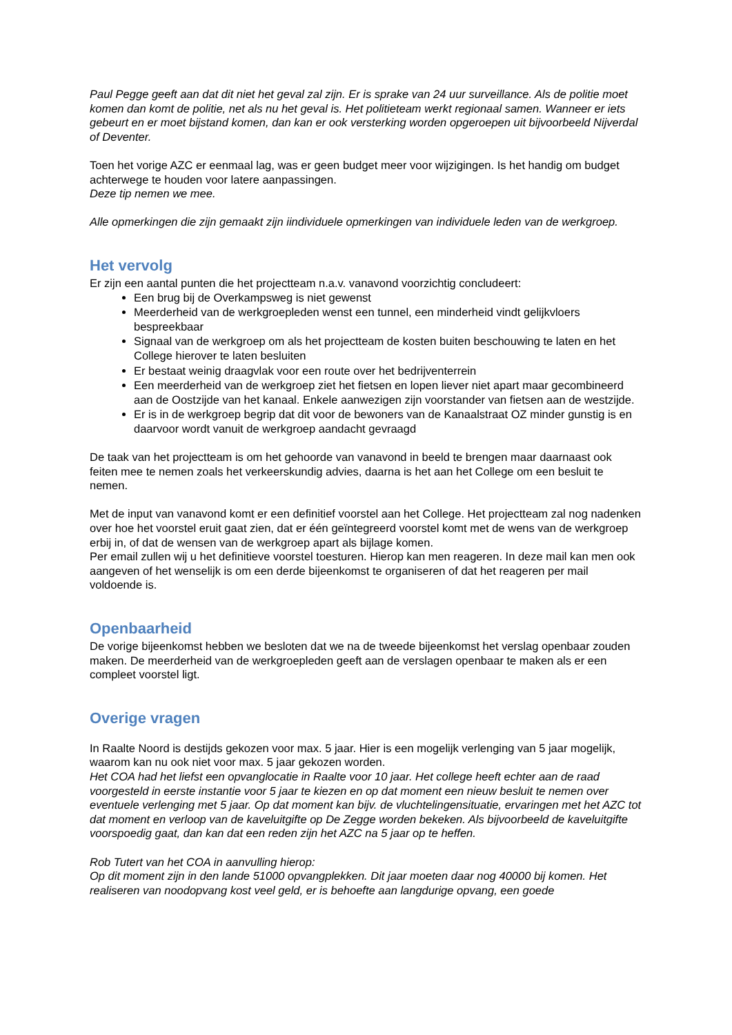Paul Pegge geeft aan dat dit niet het geval zal zijn. Er is sprake van 24 uur surveillance. Als de politie moet komen dan komt de politie, net als nu het geval is. Het politieteam werkt regionaal samen. Wanneer er iets gebeurt en er moet bijstand komen, dan kan er ook versterking worden opgeroepen uit bijvoorbeeld Nijverdal of Deventer.
Toen het vorige AZC er eenmaal lag, was er geen budget meer voor wijzigingen. Is het handig om budget achterwege te houden voor latere aanpassingen.
Deze tip nemen we mee.
Alle opmerkingen die zijn gemaakt zijn iindividuele opmerkingen van individuele leden van de werkgroep.
Het vervolg
Er zijn een aantal punten die het projectteam n.a.v. vanavond voorzichtig concludeert:
Een brug bij de Overkampsweg is niet gewenst
Meerderheid van de werkgroepleden wenst een tunnel, een minderheid vindt gelijkvloers bespreekbaar
Signaal van de werkgroep om als het projectteam de kosten buiten beschouwing te laten en het College hierover te laten besluiten
Er bestaat weinig draagvlak voor een route over het bedrijventerrein
Een meerderheid van de werkgroep ziet het fietsen en lopen liever niet apart maar gecombineerd aan de Oostzijde van het kanaal. Enkele aanwezigen zijn voorstander van fietsen aan de westzijde.
Er is in de werkgroep begrip dat dit voor de bewoners van de Kanaalstraat OZ minder gunstig is en daarvoor wordt vanuit de werkgroep aandacht gevraagd
De taak van het projectteam is om het gehoorde van vanavond in beeld te brengen maar daarnaast ook feiten mee te nemen zoals het verkeerskundig advies, daarna is het aan het College om een besluit te nemen.
Met de input van vanavond komt er een definitief voorstel aan het College. Het projectteam zal nog nadenken over hoe het voorstel eruit gaat zien, dat er één geïntegreerd voorstel komt met de wens van de werkgroep erbij in, of dat de wensen van de werkgroep apart als bijlage komen.
Per email zullen wij u het definitieve voorstel toesturen. Hierop kan men reageren. In deze mail kan men ook aangeven of het wenselijk is om een derde bijeenkomst te organiseren of dat het reageren per mail voldoende is.
Openbaarheid
De vorige bijeenkomst hebben we besloten dat we na de tweede bijeenkomst het verslag openbaar zouden maken. De meerderheid van de werkgroepleden geeft aan de verslagen openbaar te maken als er een compleet voorstel ligt.
Overige vragen
In Raalte Noord is destijds gekozen voor max. 5 jaar. Hier is een mogelijk verlenging van 5 jaar mogelijk, waarom kan nu ook niet voor max. 5 jaar gekozen worden.
Het COA had het liefst een opvanglocatie in Raalte voor 10 jaar. Het college heeft echter aan de raad voorgesteld in eerste instantie voor 5 jaar te kiezen en op dat moment een nieuw besluit te nemen over eventuele verlenging met 5 jaar. Op dat moment kan bijv. de vluchtelingensituatie, ervaringen met het AZC tot dat moment en verloop van de kaveluitgifte op De Zegge worden bekeken. Als bijvoorbeeld de kaveluitgifte voorspoedig gaat, dan kan dat een reden zijn het AZC na 5 jaar op te heffen.
Rob Tutert van het COA in aanvulling hierop:
Op dit moment zijn in den lande 51000 opvangplekken. Dit jaar moeten daar nog 40000 bij komen. Het realiseren van noodopvang kost veel geld, er is behoefte aan langdurige opvang, een goede